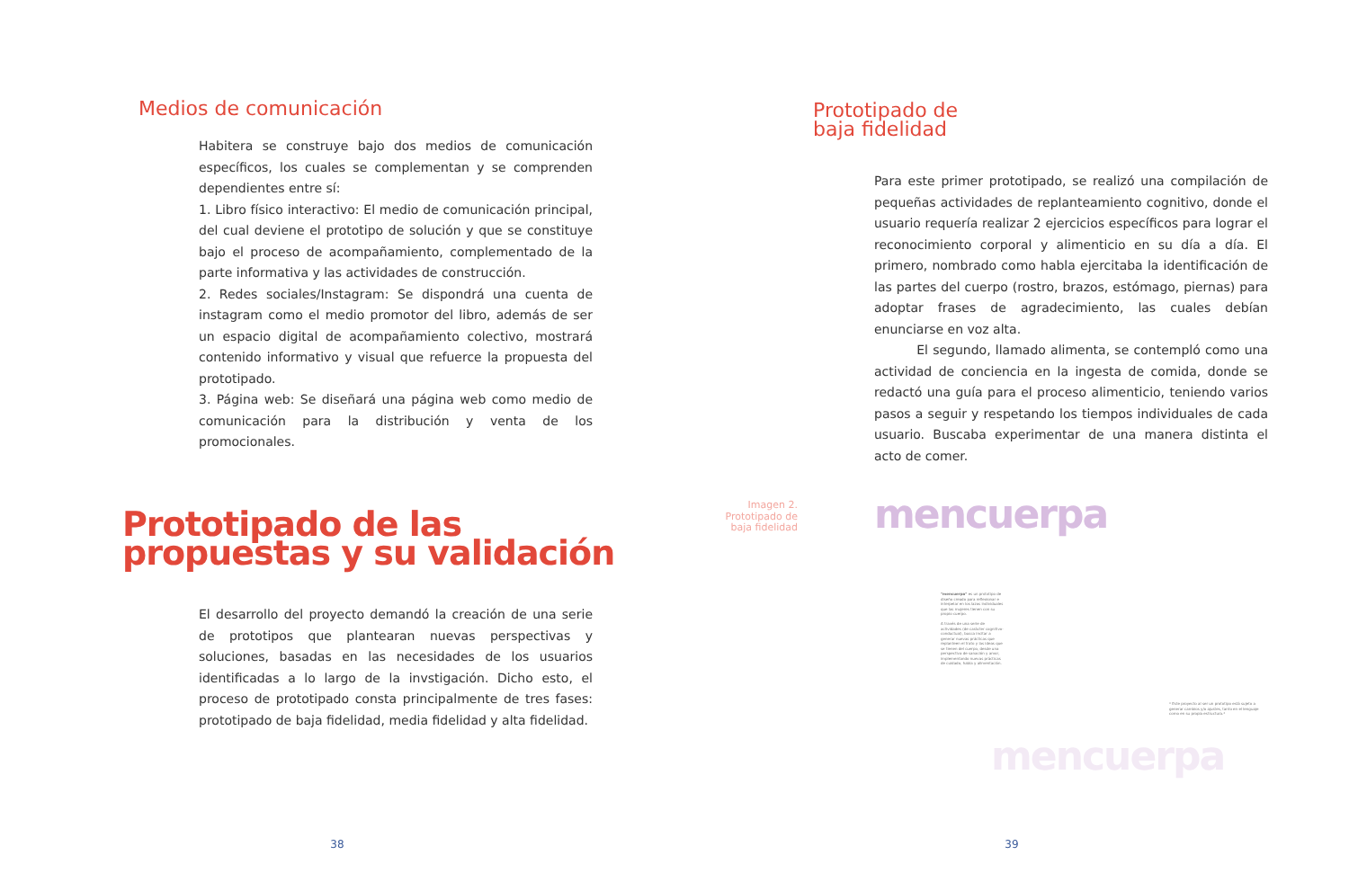Medios de comunicación
Habitera se construye bajo dos medios de comunicación específicos, los cuales se complementan y se comprenden dependientes entre sí:
1. Libro físico interactivo: El medio de comunicación principal, del cual deviene el prototipo de solución y que se constituye bajo el proceso de acompañamiento, complementado de la parte informativa y las actividades de construcción.
2. Redes sociales/Instagram: Se dispondrá una cuenta de instagram como el medio promotor del libro, además de ser un espacio digital de acompañamiento colectivo, mostrará contenido informativo y visual que refuerce la propuesta del prototipado.
3. Página web: Se diseñará una página web como medio de comunicación para la distribución y venta de los promocionales.
Prototipado de las
propuestas y su validación
El desarrollo del proyecto demandó la creación de una serie de prototipos que plantearan nuevas perspectivas y soluciones, basadas en las necesidades de los usuarios identificadas a lo largo de la invstigación. Dicho esto, el proceso de prototipado consta principalmente de tres fases: prototipado de baja fidelidad, media fidelidad y alta fidelidad.
38
Prototipado de
baja fidelidad
Para este primer prototipado, se realizó una compilación de pequeñas actividades de replanteamiento cognitivo, donde el usuario requería realizar 2 ejercicios específicos para lograr el reconocimiento corporal y alimenticio en su día a día. El primero, nombrado como habla ejercitaba la identificación de las partes del cuerpo (rostro, brazos, estómago, piernas) para adoptar frases de agradecimiento, las cuales debían enunciarse en voz alta.
El segundo, llamado alimenta, se contempló como una actividad de conciencia en la ingesta de comida, donde se redactó una guía para el proceso alimenticio, teniendo varios pasos a seguir y respetando los tiempos individuales de cada usuario. Buscaba experimentar de una manera distinta el acto de comer.
Imagen 2.
Prototipado de
baja fidelidad
mencuerpa
"mencuerpa" es un prototipo de diseño creado para reflexionar e interpelar en los lazos individuales que las mujeres tienen con su propio cuerpo.
A través de una serie de actividades (de carácter cognitivo-conductual), busca incitar a generar nuevas prácticas que replanteen el trato y las ideas que se tienen del cuerpo, desde una perspectiva de sanación y amor, implementando nuevas prácticas de cuidado, habla y alimentación.
* Este proyecto al ser un prototipo está sujeto a generar cambios y/o ajustes, tanto en el lenguaje como en su propia estructura.*
mencuerpa
39